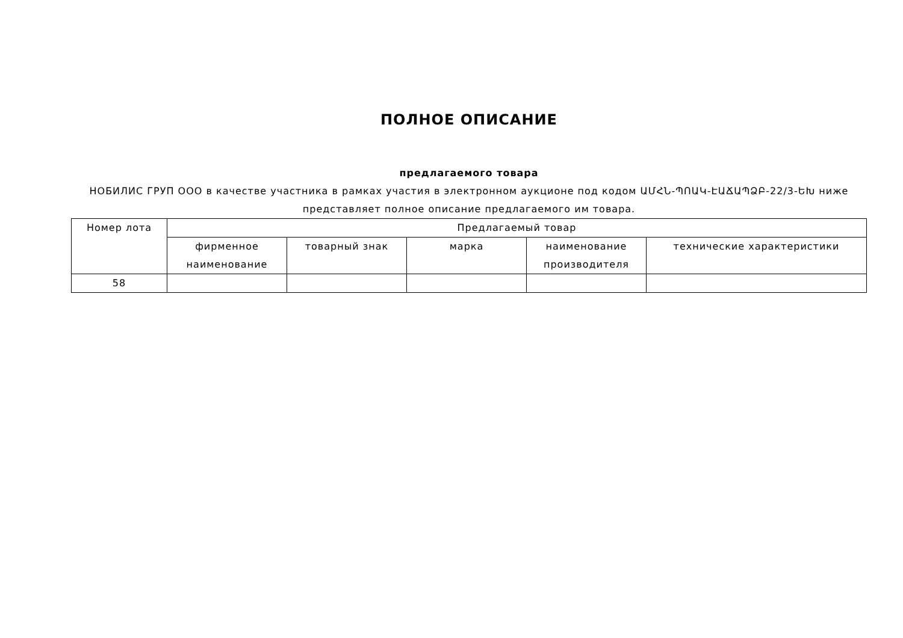ПОЛНОЕ ОПИСАНИЕ
предлагаемого товара
НОБИЛИС ГРУП ООО в качестве участника в рамках участия в электронном аукционе под кодом ԱՄՀՆ-ՊՈԱԿ-ԷԱՃԱՊՁԲ-22/3-ԵԽ ниже представляет полное описание предлагаемого им товара.
| Номер лота | Предлагаемый товар | | | | |
| --- | --- | --- | --- | --- | --- |
| | фирменное наименование | товарный знак | марка | наименование производителя | технические характеристики |
| 58 | | | | | |